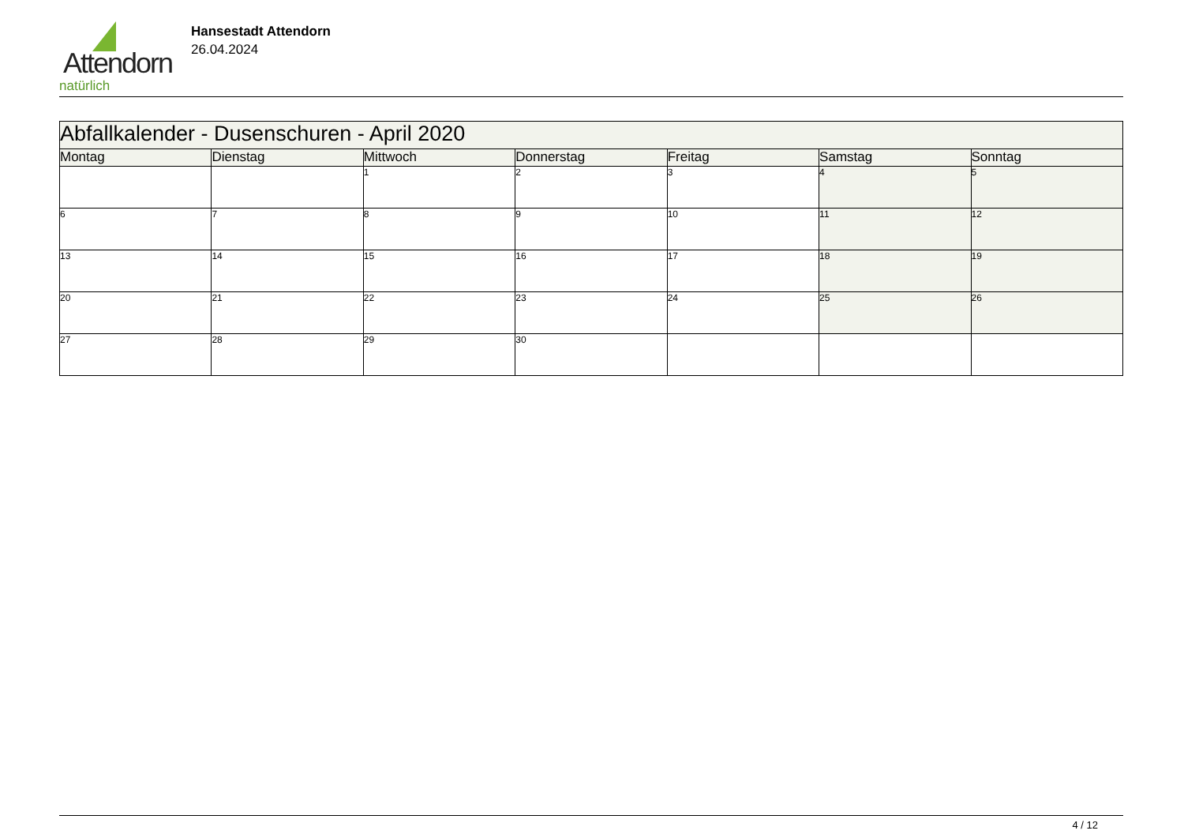Attendorn
natürlich
Hansestadt Attendorn
26.04.2024
| Abfallkalender - Dusenschuren - April 2020 | | | | | | |
| Montag | Dienstag | Mittwoch | Donnerstag | Freitag | Samstag | Sonntag |
| | | 1 | 2 | 3 | 4 | 5 |
| 6 | 7 | 8 | 9 | 10 | 11 | 12 |
| 13 | 14 | 15 | 16 | 17 | 18 | 19 |
| 20 | 21 | 22 | 23 | 24 | 25 | 26 |
| 27 | 28 | 29 | 30 | | | |
4 / 12